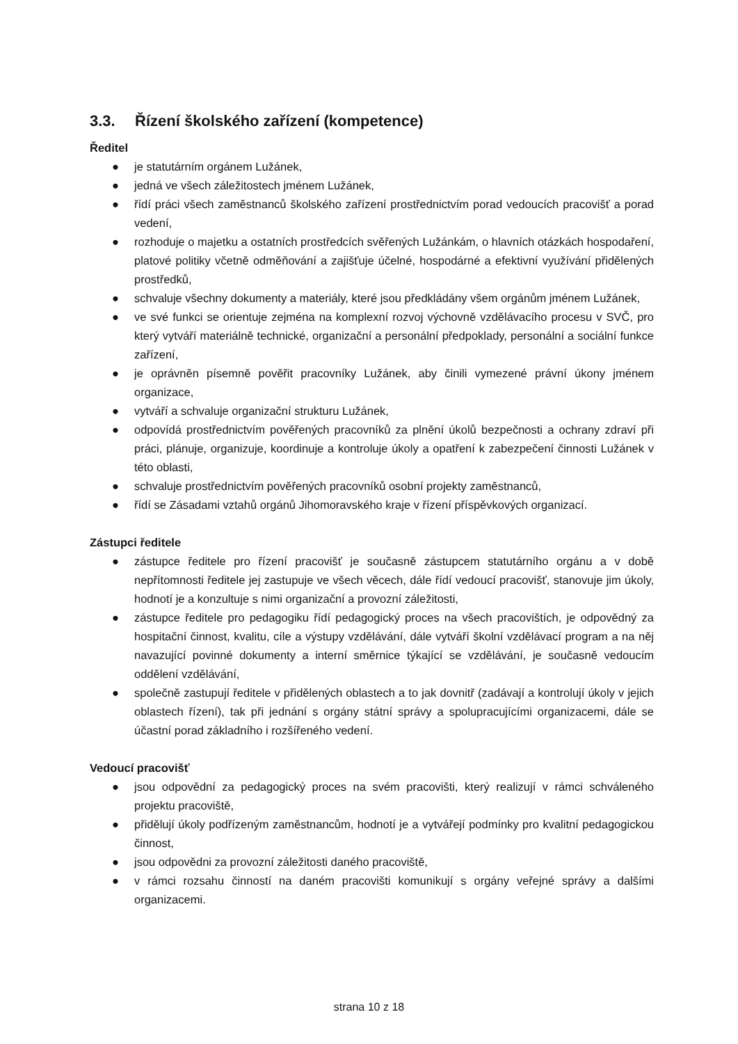3.3. Řízení školského zařízení (kompetence)
Ředitel
● je statutárním orgánem Lužánek,
● jedná ve všech záležitostech jménem Lužánek,
● řídí práci všech zaměstnanců školského zařízení prostřednictvím porad vedoucích pracovišť a porad vedení,
● rozhoduje o majetku a ostatních prostředcích svěřených Lužánkám, o hlavních otázkách hospodaření, platové politiky včetně odměňování a zajišťuje účelné, hospodárné a efektivní využívání přidělených prostředků,
● schvaluje všechny dokumenty a materiály, které jsou předkládány všem orgánům jménem Lužánek,
● ve své funkci se orientuje zejména na komplexní rozvoj výchovně vzdělávacího procesu v SVČ, pro který vytváří materiálně technické, organizační a personální předpoklady, personální a sociální funkce zařízení,
● je oprávněn písemně pověřit pracovníky Lužánek, aby činili vymezené právní úkony jménem organizace,
● vytváří a schvaluje organizační strukturu Lužánek,
● odpovídá prostřednictvím pověřených pracovníků za plnění úkolů bezpečnosti a ochrany zdraví při práci, plánuje, organizuje, koordinuje a kontroluje úkoly a opatření k zabezpečení činnosti Lužánek v této oblasti,
● schvaluje prostřednictvím pověřených pracovníků osobní projekty zaměstnanců,
● řídí se Zásadami vztahů orgánů Jihomoravského kraje v řízení příspěvkových organizací.
Zástupci ředitele
● zástupce ředitele pro řízení pracovišť je současně zástupcem statutárního orgánu a v době nepřítomnosti ředitele jej zastupuje ve všech věcech, dále řídí vedoucí pracovišť, stanovuje jim úkoly, hodnotí je a konzultuje s nimi organizační a provozní záležitosti,
● zástupce ředitele pro pedagogiku řídí pedagogický proces na všech pracovištích, je odpovědný za hospitační činnost, kvalitu, cíle a výstupy vzdělávání, dále vytváří školní vzdělávací program a na něj navazující povinné dokumenty a interní směrnice týkající se vzdělávání, je současně vedoucím oddělení vzdělávání,
● společně zastupují ředitele v přidělených oblastech a to jak dovnitř (zadávají a kontrolují úkoly v jejich oblastech řízení), tak při jednání s orgány státní správy a spolupracujícími organizacemi, dále se účastní porad základního i rozšířeného vedení.
Vedoucí pracovišť
● jsou odpovědní za pedagogický proces na svém pracovišti, který realizují v rámci schváleného projektu pracoviště,
● přidělují úkoly podřízeným zaměstnancům, hodnotí je a vytvářejí podmínky pro kvalitní pedagogickou činnost,
● jsou odpovědni za provozní záležitosti daného pracoviště,
● v rámci rozsahu činností na daném pracovišti komunikují s orgány veřejné správy a dalšími organizacemi.
strana 10 z 18